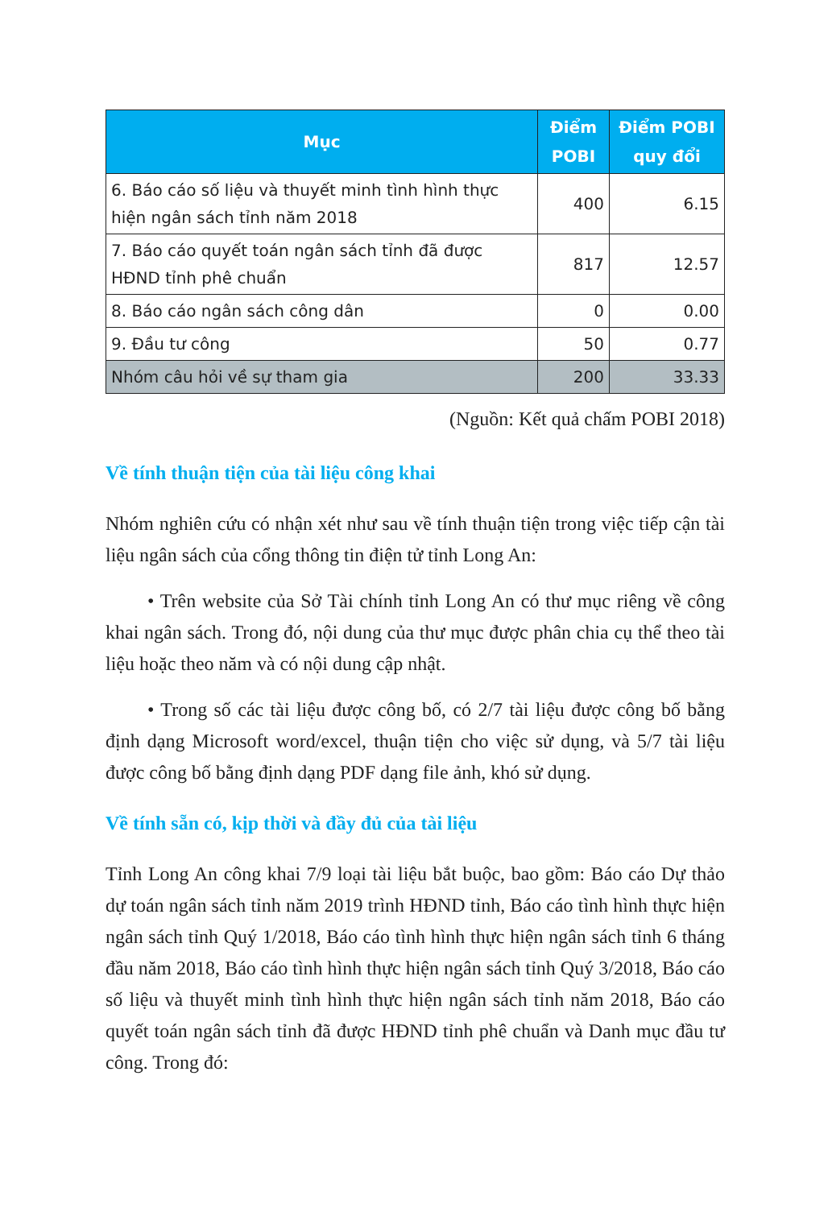| Mục | Điểm POBI | Điểm POBI quy đổi |
| --- | --- | --- |
| 6. Báo cáo số liệu và thuyết minh tình hình thực hiện ngân sách tỉnh năm 2018 | 400 | 6.15 |
| 7. Báo cáo quyết toán ngân sách tỉnh đã được HĐND tỉnh phê chuẩn | 817 | 12.57 |
| 8. Báo cáo ngân sách công dân | 0 | 0.00 |
| 9. Đầu tư công | 50 | 0.77 |
| Nhóm câu hỏi về sự tham gia | 200 | 33.33 |
(Nguồn: Kết quả chấm POBI 2018)
Về tính thuận tiện của tài liệu công khai
Nhóm nghiên cứu có nhận xét như sau về tính thuận tiện trong việc tiếp cận tài liệu ngân sách của cổng thông tin điện tử tỉnh Long An:
• Trên website của Sở Tài chính tỉnh Long An có thư mục riêng về công khai ngân sách. Trong đó, nội dung của thư mục được phân chia cụ thể theo tài liệu hoặc theo năm và có nội dung cập nhật.
• Trong số các tài liệu được công bố, có 2/7 tài liệu được công bố bằng định dạng Microsoft word/excel, thuận tiện cho việc sử dụng, và 5/7 tài liệu được công bố bằng định dạng PDF dạng file ảnh, khó sử dụng.
Về tính sẵn có, kịp thời và đầy đủ của tài liệu
Tỉnh Long An công khai 7/9 loại tài liệu bắt buộc, bao gồm: Báo cáo Dự thảo dự toán ngân sách tỉnh năm 2019 trình HĐND tỉnh, Báo cáo tình hình thực hiện ngân sách tỉnh Quý 1/2018, Báo cáo tình hình thực hiện ngân sách tỉnh 6 tháng đầu năm 2018, Báo cáo tình hình thực hiện ngân sách tỉnh Quý 3/2018, Báo cáo số liệu và thuyết minh tình hình thực hiện ngân sách tỉnh năm 2018, Báo cáo quyết toán ngân sách tỉnh đã được HĐND tỉnh phê chuẩn và Danh mục đầu tư công. Trong đó: